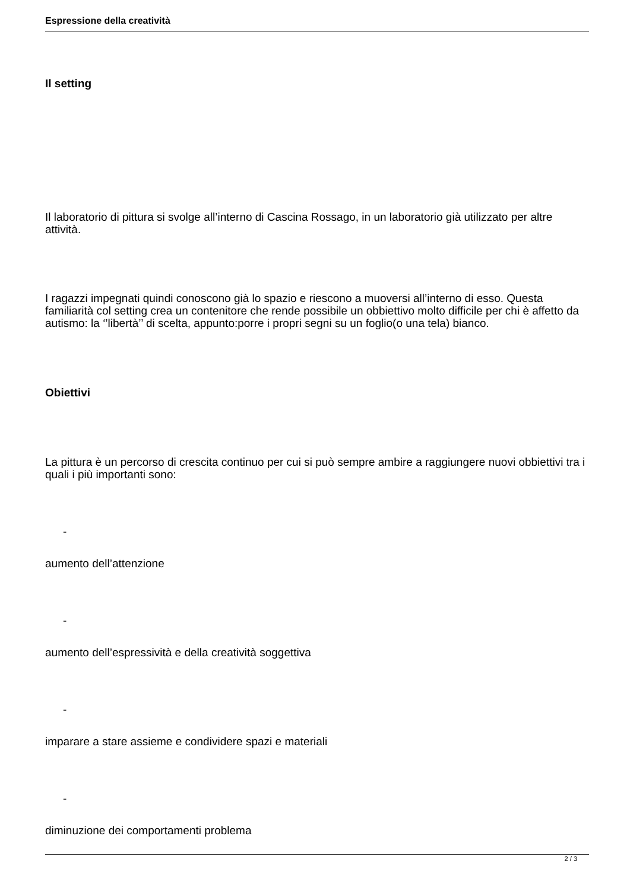Espressione della creatività
Il setting
Il laboratorio di pittura si svolge all’interno di Cascina Rossago, in un laboratorio già utilizzato per altre attività.
I ragazzi impegnati quindi conoscono già lo spazio e riescono a muoversi all’interno di esso. Questa familiarità col setting crea un contenitore che rende possibile un obbiettivo molto difficile per chi è affetto da autismo: la ‘’libertà’’ di scelta, appunto:porre i propri segni su un foglio(o una tela) bianco.
Obiettivi
La pittura è un percorso di crescita continuo per cui si può sempre ambire a raggiungere nuovi obbiettivi tra i quali i più importanti sono:
-
aumento dell’attenzione
-
aumento dell’espressività e della creatività soggettiva
-
imparare a stare assieme e condividere spazi e materiali
-
diminuzione dei comportamenti problema
2 / 3